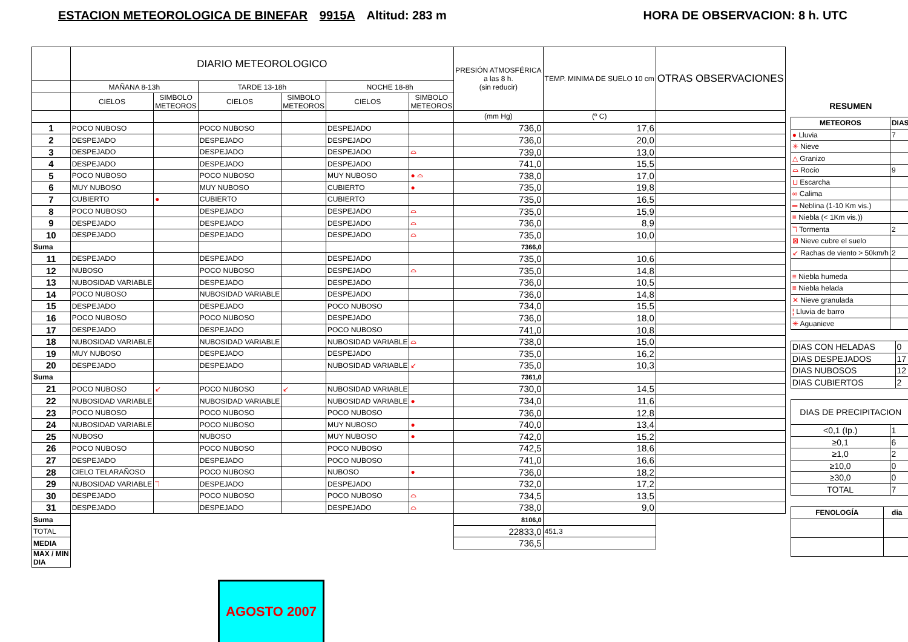ESTACION METEOROLOGICA DE BINEFAR 9915A Altitud: 283 m
HORA DE OBSERVACION: 8 h. UTC
| | DIARIO METEOROLOGICO | | | | | | PRESIÓN ATMOSFÉRICA a las 8 h. (sin reducir) | TEMP. MINIMA DE SUELO 10 cm | OTRAS OBSERVACIONES |
| --- | --- | --- | --- | --- | --- | --- | --- | --- | --- |
| | MAÑANA 8-13h | | TARDE 13-18h | | NOCHE 18-8h | | | | |
| | CIELOS | SIMBOLO METEOROS | CIELOS | SIMBOLO METEOROS | CIELOS | SIMBOLO METEOROS | | | |
| | | | | | | | (mm Hg) | (º C) | |
| 1 | POCO NUBOSO | | POCO NUBOSO | | DESPEJADO | | 736,0 | 17,6 | |
| 2 | DESPEJADO | | DESPEJADO | | DESPEJADO | | 736,0 | 20,0 | |
| 3 | DESPEJADO | | DESPEJADO | | DESPEJADO | ⌓ | 739,0 | 13,0 | |
| 4 | DESPEJADO | | DESPEJADO | | DESPEJADO | | 741,0 | 15,5 | |
| 5 | POCO NUBOSO | | POCO NUBOSO | | MUY NUBOSO | ● ⌓ | 738,0 | 17,0 | |
| 6 | MUY NUBOSO | | MUY NUBOSO | | CUBIERTO | ● | 735,0 | 19,8 | |
| 7 | CUBIERTO | ● | CUBIERTO | | CUBIERTO | | 735,0 | 16,5 | |
| 8 | POCO NUBOSO | | DESPEJADO | | DESPEJADO | ⌓ | 735,0 | 15,9 | |
| 9 | DESPEJADO | | DESPEJADO | | DESPEJADO | ⌓ | 736,0 | 8,9 | |
| 10 | DESPEJADO | | DESPEJADO | | DESPEJADO | ⌓ | 735,0 | 10,0 | |
| Suma | | | | | | | 7366,0 | | |
| 11 | DESPEJADO | | DESPEJADO | | DESPEJADO | | 735,0 | 10,6 | |
| 12 | NUBOSO | | POCO NUBOSO | | DESPEJADO | ⌓ | 735,0 | 14,8 | |
| 13 | NUBOSIDAD VARIABLE | | DESPEJADO | | DESPEJADO | | 736,0 | 10,5 | |
| 14 | POCO NUBOSO | | NUBOSIDAD VARIABLE | | DESPEJADO | | 736,0 | 14,8 | |
| 15 | DESPEJADO | | DESPEJADO | | POCO NUBOSO | | 734,0 | 15,5 | |
| 16 | POCO NUBOSO | | POCO NUBOSO | | DESPEJADO | | 736,0 | 18,0 | |
| 17 | DESPEJADO | | DESPEJADO | | POCO NUBOSO | | 741,0 | 10,8 | |
| 18 | NUBOSIDAD VARIABLE | | NUBOSIDAD VARIABLE | | NUBOSIDAD VARIABLE | ⌓ | 738,0 | 15,0 | |
| 19 | MUY NUBOSO | | DESPEJADO | | DESPEJADO | | 735,0 | 16,2 | |
| 20 | DESPEJADO | | DESPEJADO | | NUBOSIDAD VARIABLE | ↙ | 735,0 | 10,3 | |
| Suma | | | | | | | 7361,0 | | |
| 21 | POCO NUBOSO | ↙ | POCO NUBOSO | ↙ | NUBOSIDAD VARIABLE | | 730,0 | 14,5 | |
| 22 | NUBOSIDAD VARIABLE | | NUBOSIDAD VARIABLE | | NUBOSIDAD VARIABLE | ● | 734,0 | 11,6 | |
| 23 | POCO NUBOSO | | POCO NUBOSO | | POCO NUBOSO | | 736,0 | 12,8 | |
| 24 | NUBOSIDAD VARIABLE | | POCO NUBOSO | | MUY NUBOSO | ● | 740,0 | 13,4 | |
| 25 | NUBOSO | | NUBOSO | | MUY NUBOSO | ● | 742,0 | 15,2 | |
| 26 | POCO NUBOSO | | POCO NUBOSO | | POCO NUBOSO | | 742,5 | 18,6 | |
| 27 | DESPEJADO | | DESPEJADO | | POCO NUBOSO | | 741,0 | 16,6 | |
| 28 | CIELO TELARAÑOSO | | POCO NUBOSO | | NUBOSO | ● | 736,0 | 18,2 | |
| 29 | NUBOSIDAD VARIABLE | ℸ | DESPEJADO | | DESPEJADO | | 732,0 | 17,2 | |
| 30 | DESPEJADO | | POCO NUBOSO | | POCO NUBOSO | ⌓ | 734,5 | 13,5 | |
| 31 | DESPEJADO | | DESPEJADO | | DESPEJADO | ⌓ | 738,0 | 9,0 | |
| Suma | | | | | | | 8106,0 | | |
| TOTAL | | | | | | | 22833,0 | 451,3 | |
| MEDIA | | | | | | | 736,5 | | |
| MAX / MIN DIA | | | | | | | | | |
RESUMEN
| METEOROS | DIAS |
| --- | --- |
| ● Lluvia | 7 |
| ✳ Nieve | |
| △ Granizo | |
| ⌓ Rocío | 9 |
| ⊔ Escarcha | |
| ∞ Calima | |
| ═ Neblina (1-10 Km vis.) | |
| ≡ Niebla (< 1Km vis.)) | |
| ℸ Tormenta | 2 |
| ⊠ Nieve cubre el suelo | |
| ↙ Rachas de viento > 50km/h | 2 |
| ≡ Niebla humeda | |
| ≡ Niebla helada | |
| ✕ Nieve granulada | |
| ¦ Lluvia de barro | |
| ✳ Aguanieve | |
| DIAS CON HELADAS | 0 |
| DIAS DESPEJADOS | 17 |
| DIAS NUBOSOS | 12 |
| DIAS CUBIERTOS | 2 |
| DIAS DE PRECIPITACION | |
| --- | --- |
| <0,1 (Ip.) | 1 |
| ≥0,1 | 6 |
| ≥1,0 | 2 |
| ≥10,0 | 0 |
| ≥30,0 | 0 |
| TOTAL | 7 |
| FENOLOGÍA | dia |
| --- | --- |
AGOSTO 2007